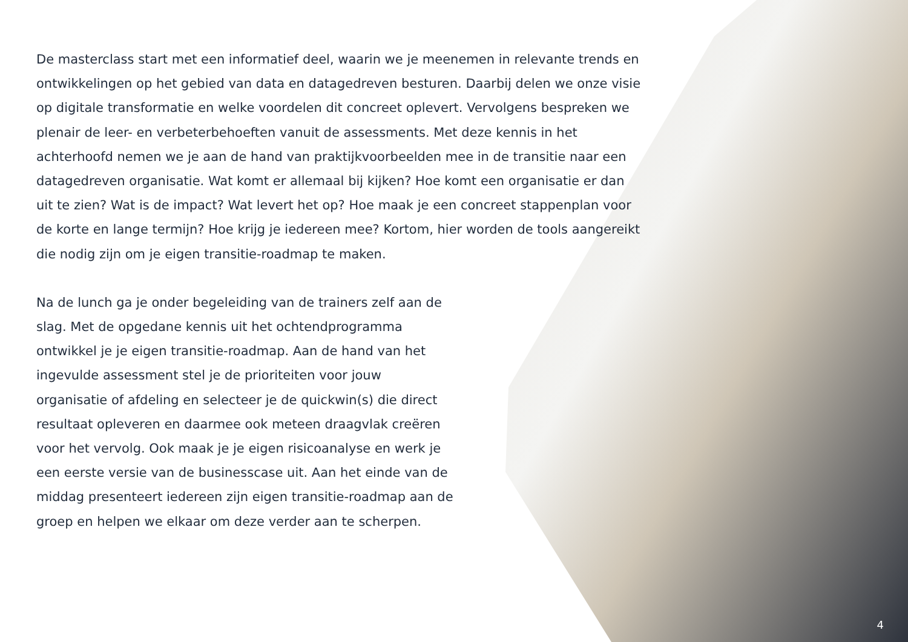De masterclass start met een informatief deel, waarin we je meenemen in relevante trends en ontwikkelingen op het gebied van data en datagedreven besturen. Daarbij delen we onze visie op digitale transformatie en welke voordelen dit concreet oplevert. Vervolgens bespreken we plenair de leer- en verbeterbehoeften vanuit de assessments. Met deze kennis in het achterhoofd nemen we je aan de hand van praktijkvoorbeelden mee in de transitie naar een datagedreven organisatie. Wat komt er allemaal bij kijken? Hoe komt een organisatie er dan uit te zien? Wat is de impact? Wat levert het op? Hoe maak je een concreet stappenplan voor de korte en lange termijn? Hoe krijg je iedereen mee? Kortom, hier worden de tools aangereikt die nodig zijn om je eigen transitie-roadmap te maken.
Na de lunch ga je onder begeleiding van de trainers zelf aan de slag. Met de opgedane kennis uit het ochtendprogramma ontwikkel je je eigen transitie-roadmap. Aan de hand van het ingevulde assessment stel je de prioriteiten voor jouw organisatie of afdeling en selecteer je de quickwin(s) die direct resultaat opleveren en daarmee ook meteen draagvlak creëren voor het vervolg. Ook maak je je eigen risicoanalyse en werk je een eerste versie van de businesscase uit. Aan het einde van de middag presenteert iedereen zijn eigen transitie-roadmap aan de groep en helpen we elkaar om deze verder aan te scherpen.
4